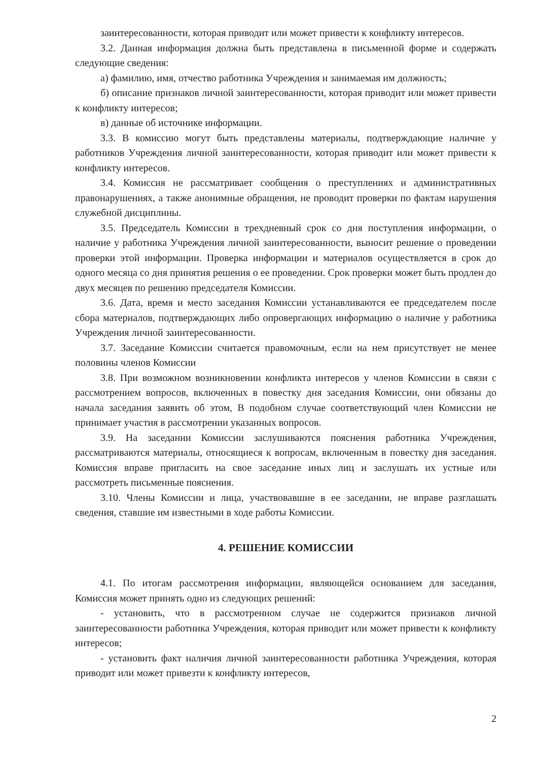заинтересованности, которая приводит или может привести к конфликту интересов.
3.2. Данная информация должна быть представлена в письменной форме и содержать следующие сведения:
а) фамилию, имя, отчество работника Учреждения и занимаемая им должность;
б) описание признаков личной заинтересованности, которая приводит или может привести к конфликту интересов;
в) данные об источнике информации.
3.3. В комиссию могут быть представлены материалы, подтверждающие наличие у работников Учреждения личной заинтересованности, которая приводит или может привести к конфликту интересов.
3.4. Комиссия не рассматривает сообщения о преступлениях и административных правонарушениях, а также анонимные обращения, не проводит проверки по фактам нарушения служебной дисциплины.
3.5. Председатель Комиссии в трехдневный срок со дня поступления информации, о наличие у работника Учреждения личной заинтересованности, выносит решение о проведении проверки этой информации. Проверка информации и материалов осуществляется в срок до одного месяца со дня принятия решения о ее проведении. Срок проверки может быть продлен до двух месяцев по решению председателя Комиссии.
3.6. Дата, время и место заседания Комиссии устанавливаются ее председателем после сбора материалов, подтверждающих либо опровергающих информацию о наличие у работника Учреждения личной заинтересованности.
3.7. Заседание Комиссии считается правомочным, если на нем присутствует не менее половины членов Комиссии
3.8. При возможном возникновении конфликта интересов у членов Комиссии в связи с рассмотрением вопросов, включенных в повестку дня заседания Комиссии, они обязаны до начала заседания заявить об этом, В подобном случае соответствующий член Комиссии не принимает участия в рассмотрении указанных вопросов.
3.9. На заседании Комиссии заслушиваются пояснения работника Учреждения, рассматриваются материалы, относящиеся к вопросам, включенным в повестку дня заседания. Комиссия вправе пригласить на свое заседание иных лиц и заслушать их устные или рассмотреть письменные пояснения.
3.10. Члены Комиссии и лица, участвовавшие в ее заседании, не вправе разглашать сведения, ставшие им известными в ходе работы Комиссии.
4. РЕШЕНИЕ КОМИССИИ
4.1. По итогам рассмотрения информации, являющейся основанием для заседания, Комиссия может принять одно из следующих решений:
- установить, что в рассмотренном случае не содержится признаков личной заинтересованности работника Учреждения, которая приводит или может привести к конфликту интересов;
- установить факт наличия личной заинтересованности работника Учреждения, которая приводит или может привезти к конфликту интересов,
2